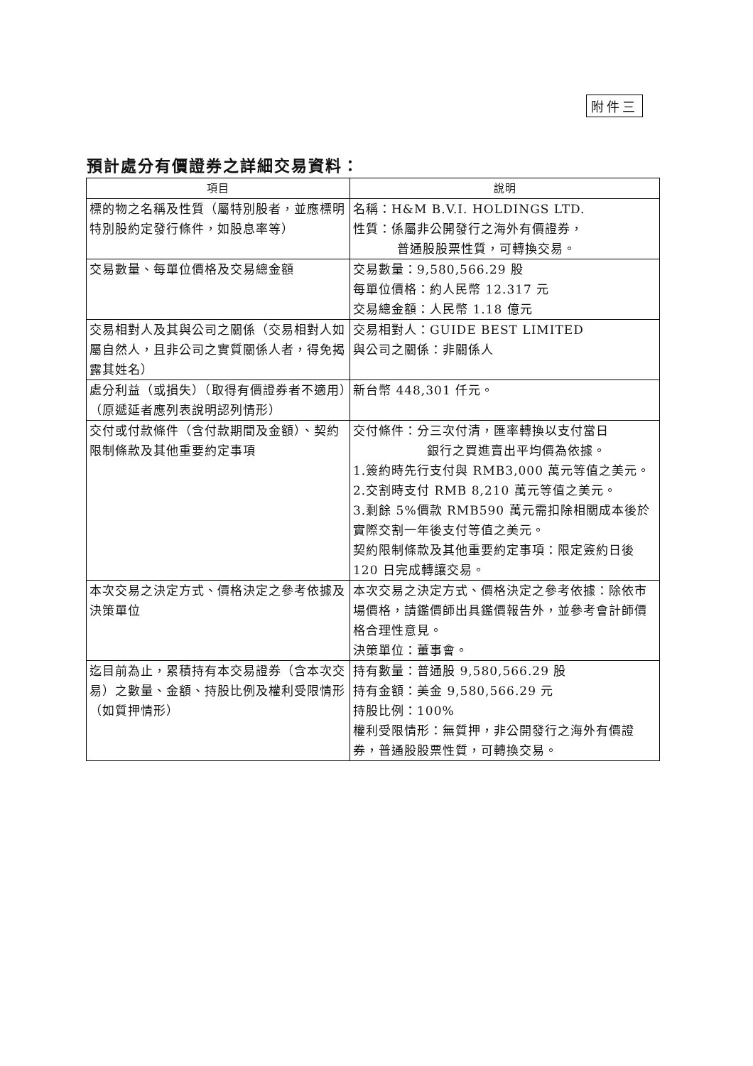附件三
預計處分有價證券之詳細交易資料：
| 項目 | 說明 |
| --- | --- |
| 標的物之名稱及性質（屬特別股者，並應標明特別股約定發行條件，如股息率等） | 名稱：H&M B.V.I. HOLDINGS LTD. 性質：係屬非公開發行之海外有價證券， 普通股股票性質，可轉換交易。 |
| 交易數量、每單位價格及交易總金額 | 交易數量：9,580,566.29 股 每單位價格：約人民幣 12.317 元 交易總金額：人民幣 1.18 億元 |
| 交易相對人及其與公司之關係（交易相對人如屬自然人，且非公司之實質關係人者，得免揭露其姓名） | 交易相對人：GUIDE BEST LIMITED 與公司之關係：非關係人 |
| 處分利益（或損失）（取得有價證券者不適用）（原遞延者應列表說明認列情形） | 新台幣 448,301 仟元。 |
| 交付或付款條件（含付款期間及金額）、契約限制條款及其他重要約定事項 | 交付條件：分三次付清，匯率轉換以支付當日 銀行之買進賣出平均價為依據。 1.簽約時先行支付與 RMB3,000 萬元等值之美元。 2.交割時支付 RMB 8,210 萬元等值之美元。 3.剩餘 5%價款 RMB590 萬元需扣除相關成本後於實際交割一年後支付等值之美元。 契約限制條款及其他重要約定事項：限定簽約日後 120 日完成轉讓交易。 |
| 本次交易之決定方式、價格決定之參考依據及決策單位 | 本次交易之決定方式、價格決定之參考依據：除依市場價格，請鑑價師出具鑑價報告外，並參考會計師價格合理性意見。 決策單位：董事會。 |
| 迄目前為止，累積持有本交易證券（含本次交易）之數量、金額、持股比例及權利受限情形（如質押情形） | 持有數量：普通股 9,580,566.29 股 持有金額：美金 9,580,566.29 元 持股比例：100% 權利受限情形：無質押，非公開發行之海外有價證券，普通股股票性質，可轉換交易。 |